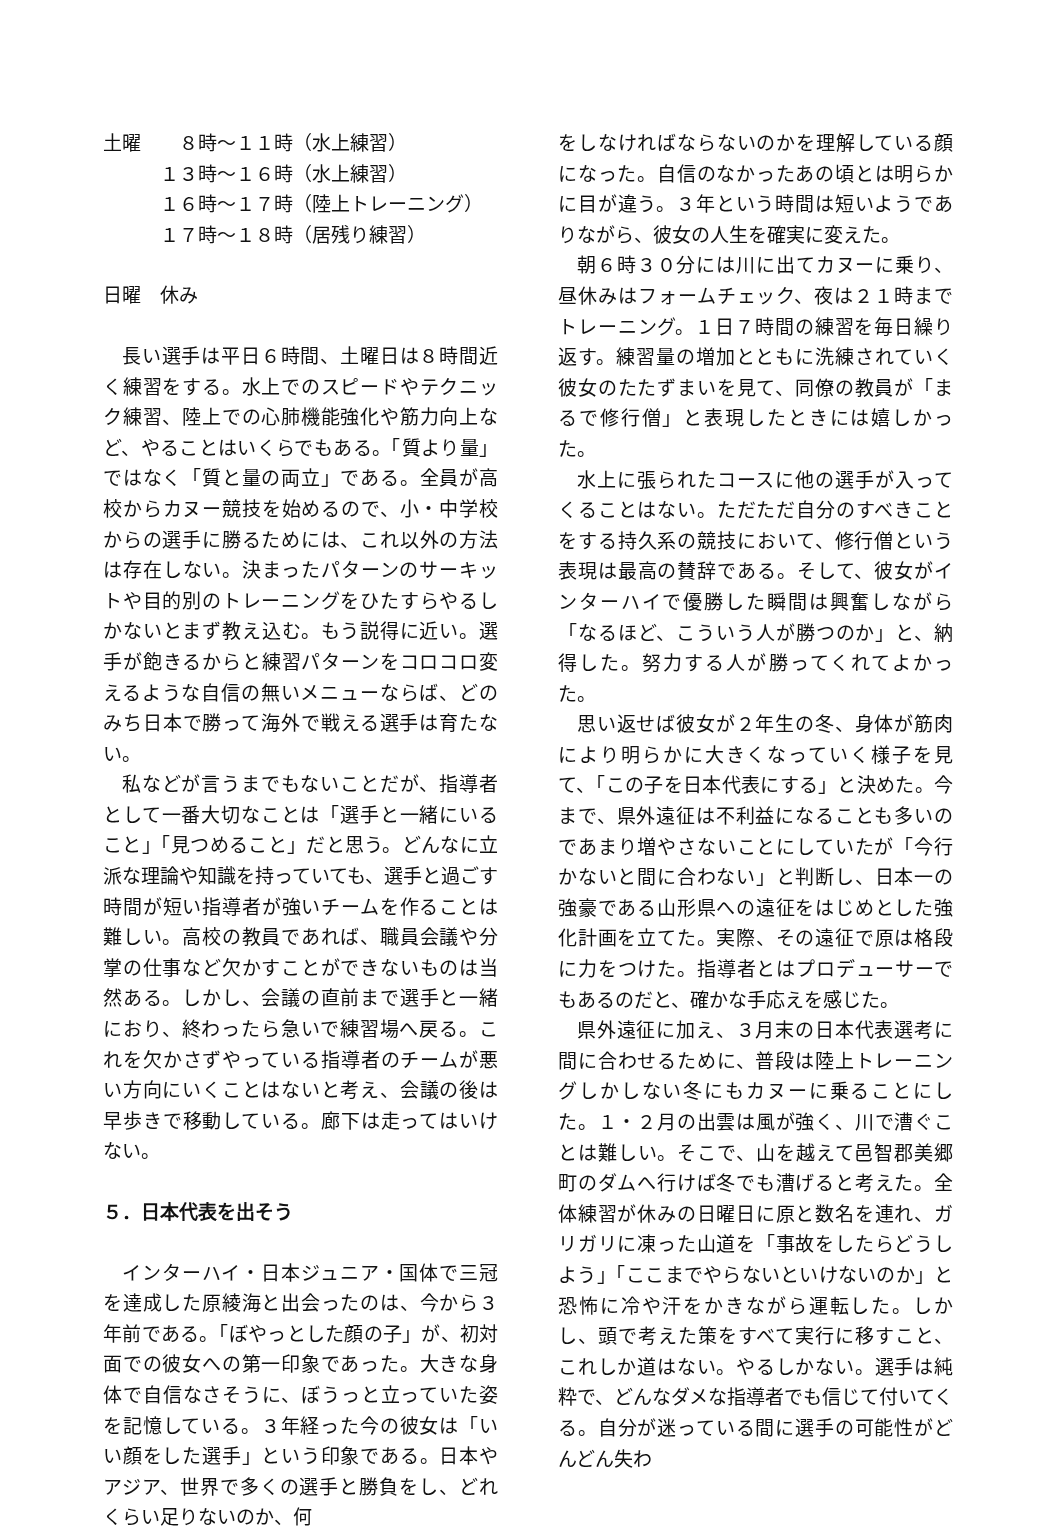土曜　　８時～１１時（水上練習）
　　　１３時～１６時（水上練習）
　　　１６時～１７時（陸上トレーニング）
　　　１７時～１８時（居残り練習）
日曜　休み
長い選手は平日６時間、土曜日は８時間近く練習をする。水上でのスピードやテクニック練習、陸上での心肺機能強化や筋力向上など、やることはいくらでもある。「質より量」ではなく「質と量の両立」である。全員が高校からカヌー競技を始めるので、小・中学校からの選手に勝るためには、これ以外の方法は存在しない。決まったパターンのサーキットや目的別のトレーニングをひたすらやるしかないとまず教え込む。もう説得に近い。選手が飽きるからと練習パターンをコロコロ変えるような自信の無いメニューならば、どのみち日本で勝って海外で戦える選手は育たない。
私などが言うまでもないことだが、指導者として一番大切なことは「選手と一緒にいること」「見つめること」だと思う。どんなに立派な理論や知識を持っていても、選手と過ごす時間が短い指導者が強いチームを作ることは難しい。高校の教員であれば、職員会議や分掌の仕事など欠かすことができないものは当然ある。しかし、会議の直前まで選手と一緒におり、終わったら急いで練習場へ戻る。これを欠かさずやっている指導者のチームが悪い方向にいくことはないと考え、会議の後は早歩きで移動している。廊下は走ってはいけない。
５．日本代表を出そう
インターハイ・日本ジュニア・国体で三冠を達成した原綾海と出会ったのは、今から３年前である。「ぼやっとした顔の子」が、初対面での彼女への第一印象であった。大きな身体で自信なさそうに、ぼうっと立っていた姿を記憶している。３年経った今の彼女は「いい顔をした選手」という印象である。日本やアジア、世界で多くの選手と勝負をし、どれくらい足りないのか、何
をしなければならないのかを理解している顔になった。自信のなかったあの頃とは明らかに目が違う。３年という時間は短いようでありながら、彼女の人生を確実に変えた。
朝６時３０分には川に出てカヌーに乗り、昼休みはフォームチェック、夜は２１時までトレーニング。１日７時間の練習を毎日繰り返す。練習量の増加とともに洗練されていく彼女のたたずまいを見て、同僚の教員が「まるで修行僧」と表現したときには嬉しかった。
水上に張られたコースに他の選手が入ってくることはない。ただただ自分のすべきことをする持久系の競技において、修行僧という表現は最高の賛辞である。そして、彼女がインターハイで優勝した瞬間は興奮しながら「なるほど、こういう人が勝つのか」と、納得した。努力する人が勝ってくれてよかった。
思い返せば彼女が２年生の冬、身体が筋肉により明らかに大きくなっていく様子を見て、「この子を日本代表にする」と決めた。今まで、県外遠征は不利益になることも多いのであまり増やさないことにしていたが「今行かないと間に合わない」と判断し、日本一の強豪である山形県への遠征をはじめとした強化計画を立てた。実際、その遠征で原は格段に力をつけた。指導者とはプロデューサーでもあるのだと、確かな手応えを感じた。
県外遠征に加え、３月末の日本代表選考に間に合わせるために、普段は陸上トレーニングしかしない冬にもカヌーに乗ることにした。１・２月の出雲は風が強く、川で漕ぐことは難しい。そこで、山を越えて邑智郡美郷町のダムへ行けば冬でも漕げると考えた。全体練習が休みの日曜日に原と数名を連れ、ガリガリに凍った山道を「事故をしたらどうしよう」「ここまでやらないといけないのか」と恐怖に冷や汗をかきながら運転した。しかし、頭で考えた策をすべて実行に移すこと、これしか道はない。やるしかない。選手は純粋で、どんなダメな指導者でも信じて付いてくる。自分が迷っている間に選手の可能性がどんどん失わ